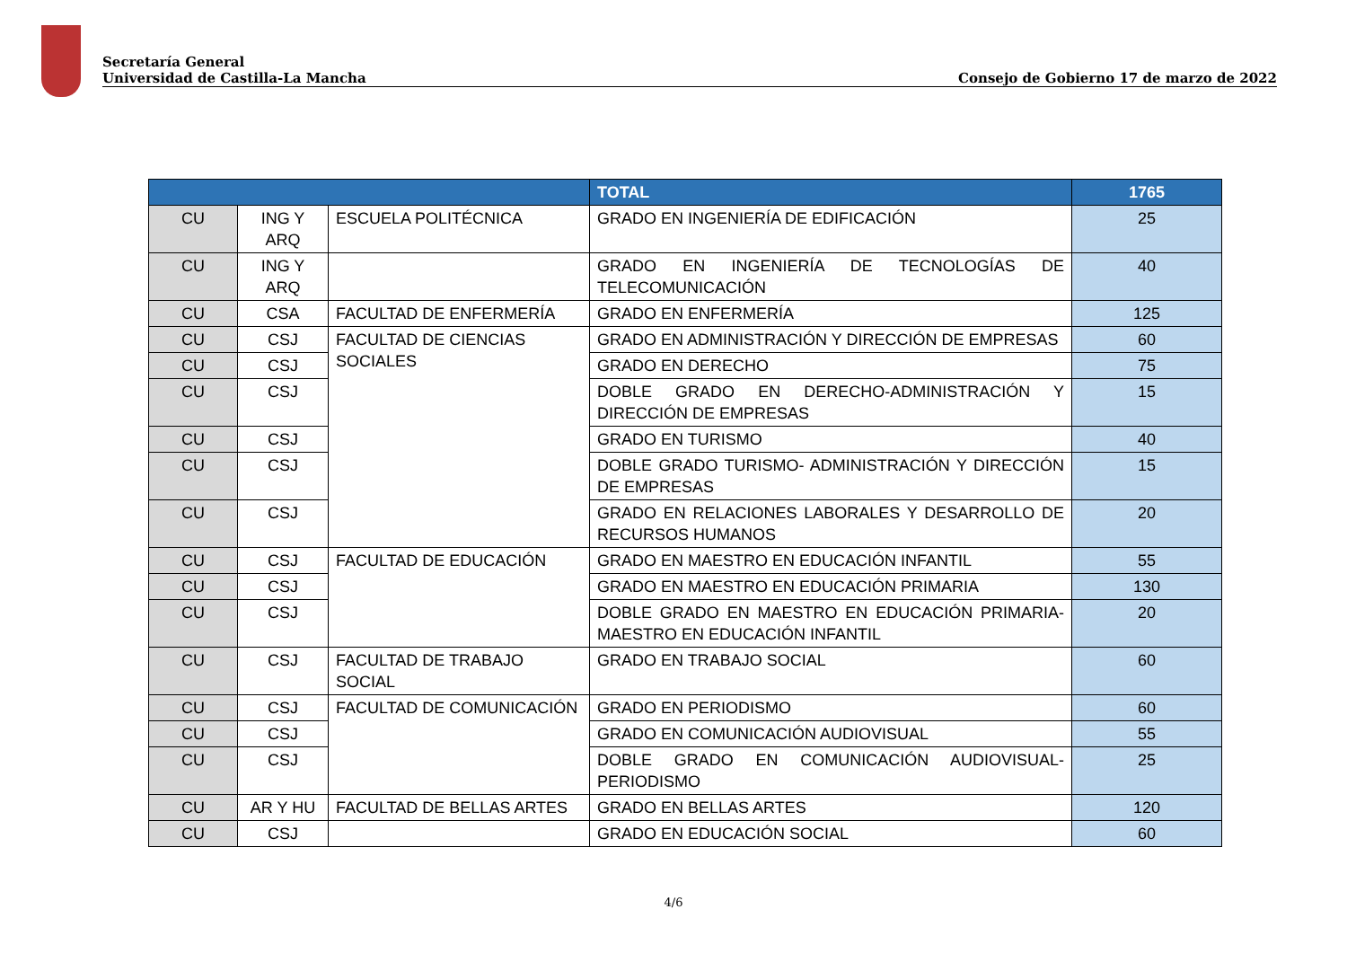Secretaría General
Universidad de Castilla-La Mancha Consejo de Gobierno 17 de marzo de 2022
| | | | TOTAL | 1765 |
| --- | --- | --- | --- | --- |
| CU | ING Y ARQ | ESCUELA POLITÉCNICA | GRADO EN INGENIERÍA DE EDIFICACIÓN | 25 |
| CU | ING Y ARQ | | GRADO EN INGENIERÍA DE TECNOLOGÍAS DE TELECOMUNICACIÓN | 40 |
| CU | CSA | FACULTAD DE ENFERMERÍA | GRADO EN ENFERMERÍA | 125 |
| CU | CSJ | FACULTAD DE CIENCIAS SOCIALES | GRADO EN ADMINISTRACIÓN Y DIRECCIÓN DE EMPRESAS | 60 |
| CU | CSJ | | GRADO EN DERECHO | 75 |
| CU | CSJ | | DOBLE GRADO EN DERECHO-ADMINISTRACIÓN Y DIRECCIÓN DE EMPRESAS | 15 |
| CU | CSJ | | GRADO EN TURISMO | 40 |
| CU | CSJ | | DOBLE GRADO TURISMO- ADMINISTRACIÓN Y DIRECCIÓN DE EMPRESAS | 15 |
| CU | CSJ | | GRADO EN RELACIONES LABORALES Y DESARROLLO DE RECURSOS HUMANOS | 20 |
| CU | CSJ | FACULTAD DE EDUCACIÓN | GRADO EN MAESTRO EN EDUCACIÓN INFANTIL | 55 |
| CU | CSJ | | GRADO EN MAESTRO EN EDUCACIÓN PRIMARIA | 130 |
| CU | CSJ | | DOBLE GRADO EN MAESTRO EN EDUCACIÓN PRIMARIA-MAESTRO EN EDUCACIÓN INFANTIL | 20 |
| CU | CSJ | FACULTAD DE TRABAJO SOCIAL | GRADO EN TRABAJO SOCIAL | 60 |
| CU | CSJ | FACULTAD DE COMUNICACIÓN | GRADO EN PERIODISMO | 60 |
| CU | CSJ | | GRADO EN COMUNICACIÓN AUDIOVISUAL | 55 |
| CU | CSJ | | DOBLE GRADO EN COMUNICACIÓN AUDIOVISUAL-PERIODISMO | 25 |
| CU | AR Y HU | FACULTAD DE BELLAS ARTES | GRADO EN BELLAS ARTES | 120 |
| CU | CSJ | | GRADO EN EDUCACIÓN SOCIAL | 60 |
4/6